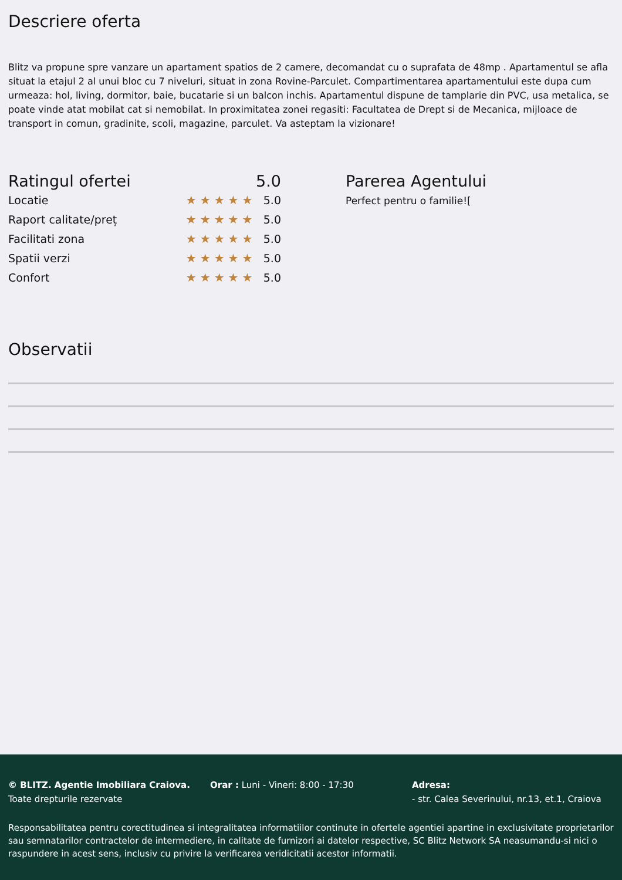Descriere oferta
Blitz va propune spre vanzare un apartament spatios de 2 camere, decomandat cu o suprafata de 48mp . Apartamentul se afla situat la etajul 2 al unui bloc cu 7 niveluri, situat in zona Rovine-Parculet. Compartimentarea apartamentului este dupa cum urmeaza: hol, living, dormitor, baie, bucatarie si un balcon inchis. Apartamentul dispune de tamplarie din PVC, usa metalica, se poate vinde atat mobilat cat si nemobilat. In proximitatea zonei regasiti: Facultatea de Drept si de Mecanica, mijloace de transport in comun, gradinite, scoli, magazine, parculet. Va asteptam la vizionare!
Ratingul ofertei 5.0
Locatie ★★★★★ 5.0
Raport calitate/preț ★★★★★ 5.0
Facilitati zona ★★★★★ 5.0
Spatii verzi ★★★★★ 5.0
Confort ★★★★★ 5.0
Parerea Agentului
Perfect pentru o familie![
Observatii
© BLITZ. Agentie Imobiliara Craiova.
Toate drepturile rezervate
Orar : Luni - Vineri: 8:00 - 17:30 Adresa:
- str. Calea Severinului, nr.13, et.1, Craiova
Responsabilitatea pentru corectitudinea si integralitatea informatiilor continute in ofertele agentiei apartine in exclusivitate proprietarilor sau semnatarilor contractelor de intermediere, in calitate de furnizori ai datelor respective, SC Blitz Network SA neasumandu-si nici o raspundere in acest sens, inclusiv cu privire la verificarea veridicitatii acestor informatii.